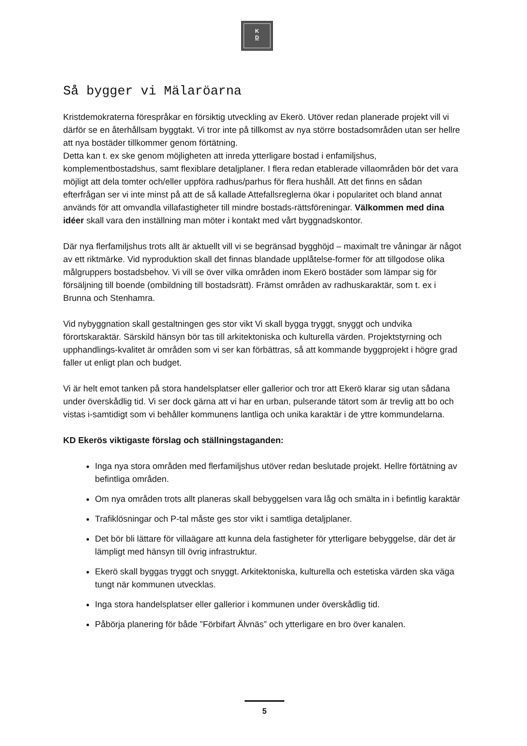K
D
Så bygger vi Mälaröarna
Kristdemokraterna förespråkar en försiktig utveckling av Ekerö. Utöver redan planerade projekt vill vi därför se en återhållsam byggtakt. Vi tror inte på tillkomst av nya större bostadsområden utan ser hellre att nya bostäder tillkommer genom förtätning.
Detta kan t. ex ske genom möjligheten att inreda ytterligare bostad i enfamiljshus, komplementbostadshus, samt flexiblare detaljplaner. I flera redan etablerade villaområden bör det vara möjligt att dela tomter och/eller uppföra radhus/parhus för flera hushåll. Att det finns en sådan efterfrågan ser vi inte minst på att de så kallade Attefallsreglerna ökar i popularitet och bland annat används för att omvandla villafastigheter till mindre bostads-rättsföreningar. Välkommen med dina idéer skall vara den inställning man möter i kontakt med vårt byggnadskontor.
Där nya flerfamiljshus trots allt är aktuellt vill vi se begränsad bygghöjd – maximalt tre våningar är något av ett riktmärke. Vid nyproduktion skall det finnas blandade upplåtelse-former för att tillgodose olika målgruppers bostadsbehov. Vi vill se över vilka områden inom Ekerö bostäder som lämpar sig för försäljning till boende (ombildning till bostadsrätt). Främst områden av radhuskaraktär, som t. ex i Brunna och Stenhamra.
Vid nybyggnation skall gestaltningen ges stor vikt Vi skall bygga tryggt, snyggt och undvika förortskaraktär. Särskild hänsyn bör tas till arkitektoniska och kulturella värden. Projektstyrning och upphandlings-kvalitet är områden som vi ser kan förbättras, så att kommande byggprojekt i högre grad faller ut enligt plan och budget.
Vi är helt emot tanken på stora handelsplatser eller gallerior och tror att Ekerö klarar sig utan sådana under överskådlig tid. Vi ser dock gärna att vi har en urban, pulserande tätort som är trevlig att bo och vistas i-samtidigt som vi behåller kommunens lantliga och unika karaktär i de yttre kommundelarna.
KD Ekerös viktigaste förslag och ställningstaganden:
Inga nya stora områden med flerfamiljshus utöver redan beslutade projekt. Hellre förtätning av befintliga områden.
Om nya områden trots allt planeras skall bebyggelsen vara låg och smälta in i befintlig karaktär
Trafiklösningar och P-tal måste ges stor vikt i samtliga detaljplaner.
Det bör bli lättare för villaägare att kunna dela fastigheter för ytterligare bebyggelse, där det är lämpligt med hänsyn till övrig infrastruktur.
Ekerö skall byggas tryggt och snyggt. Arkitektoniska, kulturella och estetiska värden ska väga tungt när kommunen utvecklas.
Inga stora handelsplatser eller gallerior i kommunen under överskådlig tid.
Påbörja planering för både ”Förbifart Älvnäs” och ytterligare en bro över kanalen.
5